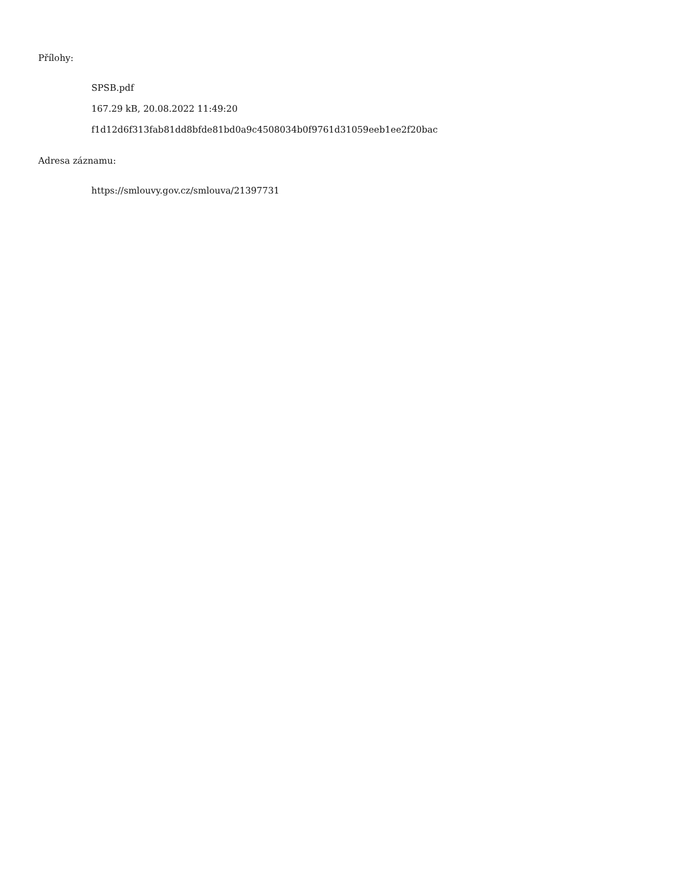Přílohy:
SPSB.pdf
167.29 kB, 20.08.2022 11:49:20
f1d12d6f313fab81dd8bfde81bd0a9c4508034b0f9761d31059eeb1ee2f20bac
Adresa záznamu:
https://smlouvy.gov.cz/smlouva/21397731